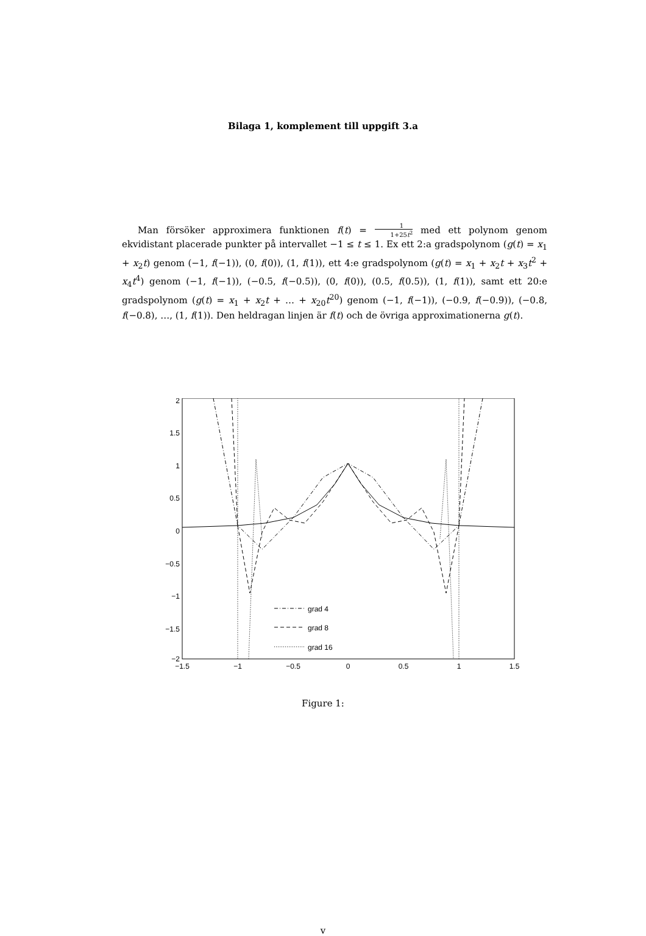Bilaga 1, komplement till uppgift 3.a
Man försöker approximera funktionen f(t) = 1 1+25t<sup>2</sup> med ett polynom genom ekvidistant placerade punkter på intervallet −1 ≤ t ≤ 1. Ex ett 2:a gradspolynom (g(t) = x<sub>1</sub> + x<sub>2</sub>t) genom (−1, f(−1)), (0, f(0)), (1, f(1)), ett 4:e gradspolynom (g(t) = x<sub>1</sub> + x<sub>2</sub>t + x<sub>3</sub>t<sup>2</sup> + x<sub>4</sub>t<sup>4</sup>) genom (−1, f(−1)), (−0.5, f(−0.5)), (0, f(0)), (0.5, f(0.5)), (1, f(1)), samt ett 20:e gradspolynom (g(t) = x<sub>1</sub> + x<sub>2</sub>t + … + x<sub>20</sub>t<sup>20</sup>) genom (−1, f(−1)), (−0.9, f(−0.9)), (−0.8, f(−0.8), …, (1, f(1)). Den heldragan linjen är f(t) och de övriga approximationerna g(t).
2
1.5
1
0.5
0
−0.5
−1
−1.5
−2
−1.5
−1
−0.5
0
0.5
1
1.5
grad 4
grad 8
grad 16
Figure 1:
v